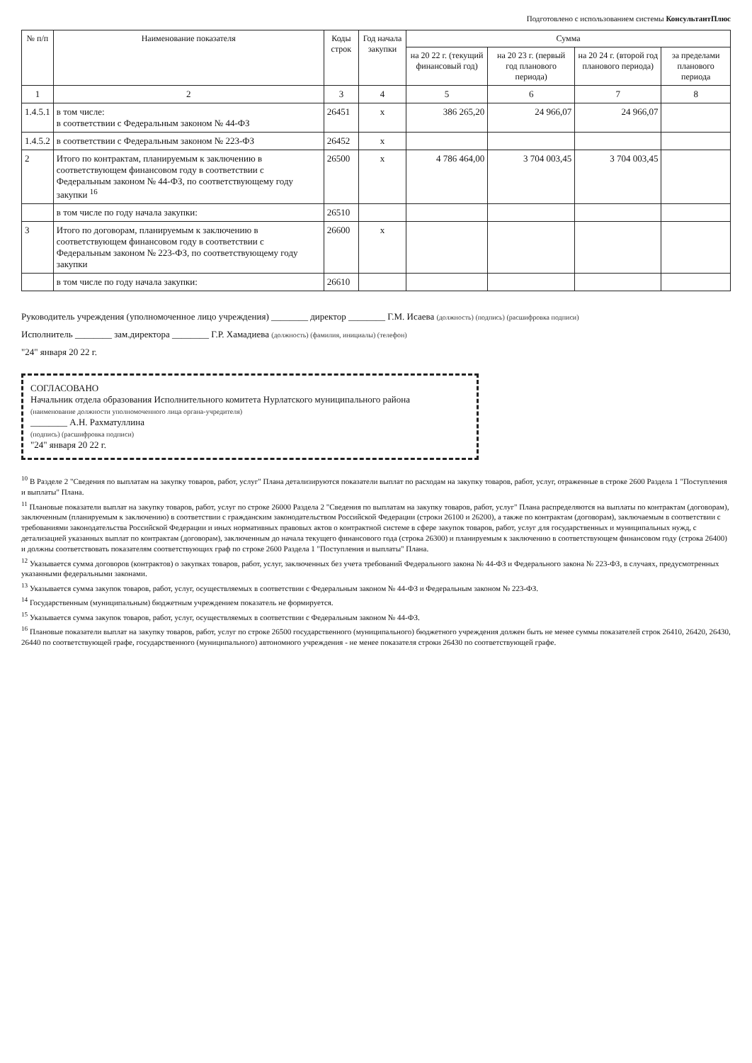Подготовлено с использованием системы КонсультантПлюс
| № п/п | Наименование показателя | Коды строк | Год начала закупки | Сумма | | | |
| --- | --- | --- | --- | --- | --- | --- | --- |
| | | | | на 20 22 г. (текущий финансовый год) | на 20 23 г. (первый год планового периода) | на 20 24 г. (второй год планового периода) | за пределами планового периода |
| 1 | 2 | 3 | 4 | 5 | 6 | 7 | 8 |
| 1.4.5.1 | в том числе: в соответствии с Федеральным законом № 44-ФЗ | 26451 | x | 386 265,20 | 24 966,07 | 24 966,07 | |
| 1.4.5.2 | в соответствии с Федеральным законом № 223-ФЗ | 26452 | x | | | | |
| 2 | Итого по контрактам, планируемым к заключению в соответствующем финансовом году в соответствии с Федеральным законом № 44-ФЗ, по соответствующему году закупки <sup>16</sup> | 26500 | x | 4 786 464,00 | 3 704 003,45 | 3 704 003,45 | |
| | в том числе по году начала закупки: | 26510 | | | | | |
| 3 | Итого по договорам, планируемым к заключению в соответствующем финансовом году в соответствии с Федеральным законом № 223-ФЗ, по соответствующему году закупки | 26600 | x | | | | |
| | в том числе по году начала закупки: | 26610 | | | | | |
Руководитель учреждения (уполномоченное лицо учреждения) ________ директор ________ Г.М. Исаева (должность) (подпись) (расшифровка подписи)
Исполнитель ________ зам.директора ________ Г.Р. Хамадиева (должность) (фамилия, инициалы) (телефон)
"24" января 20 22 г.
СОГЛАСОВАНО
Начальник отдела образования Исполнительного комитета Нурлатского муниципального района
(наименование должности уполномоченного лица органа-учредителя)
________ А.Н. Рахматуллина
(подпись) (расшифровка подписи)
"24" января 20 22 г.
<sup>10</sup> В Разделе 2 "Сведения по выплатам на закупку товаров, работ, услуг" Плана детализируются показатели выплат по расходам на закупку товаров, работ, услуг, отраженные в строке 2600 Раздела 1 "Поступления и выплаты" Плана.
<sup>11</sup> Плановые показатели выплат на закупку товаров, работ, услуг по строке 26000 Раздела 2 "Сведения по выплатам на закупку товаров, работ, услуг" Плана распределяются на выплаты по контрактам (договорам), заключенным (планируемым к заключению) в соответствии с гражданским законодательством Российской Федерации (строки 26100 и 26200), а также по контрактам (договорам), заключаемым в соответствии с требованиями законодательства Российской Федерации и иных нормативных правовых актов о контрактной системе в сфере закупок товаров, работ, услуг для государственных и муниципальных нужд, с детализацией указанных выплат по контрактам (договорам), заключенным до начала текущего финансового года (строка 26300) и планируемым к заключению в соответствующем финансовом году (строка 26400) и должны соответствовать показателям соответствующих граф по строке 2600 Раздела 1 "Поступления и выплаты" Плана.
<sup>12</sup> Указывается сумма договоров (контрактов) о закупках товаров, работ, услуг, заключенных без учета требований Федерального закона № 44-ФЗ и Федерального закона № 223-ФЗ, в случаях, предусмотренных указанными федеральными законами.
<sup>13</sup> Указывается сумма закупок товаров, работ, услуг, осуществляемых в соответствии с Федеральным законом № 44-ФЗ и Федеральным законом № 223-ФЗ.
<sup>14</sup> Государственным (муниципальным) бюджетным учреждением показатель не формируется.
<sup>15</sup> Указывается сумма закупок товаров, работ, услуг, осуществляемых в соответствии с Федеральным законом № 44-ФЗ.
<sup>16</sup> Плановые показатели выплат на закупку товаров, работ, услуг по строке 26500 государственного (муниципального) бюджетного учреждения должен быть не менее суммы показателей строк 26410, 26420, 26430, 26440 по соответствующей графе, государственного (муниципального) автономного учреждения - не менее показателя строки 26430 по соответствующей графе.